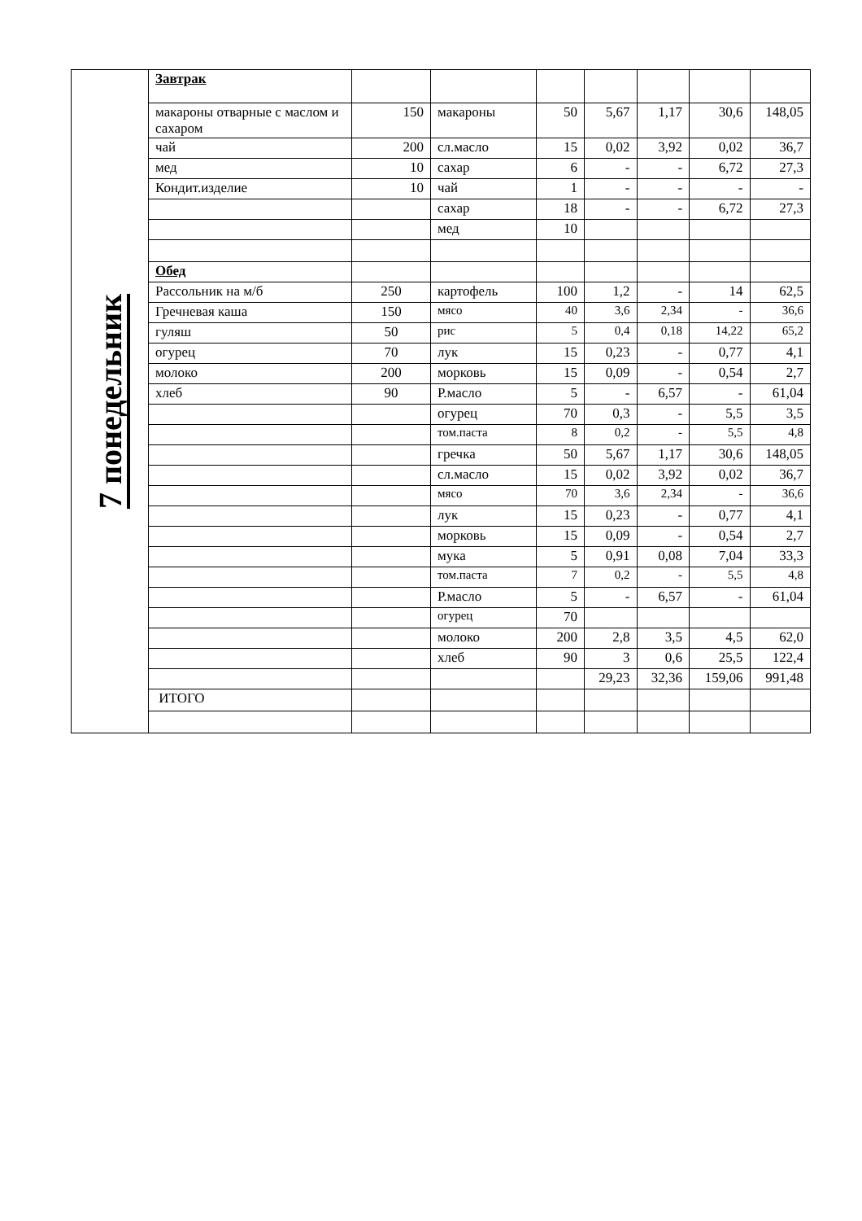| 7 понедельник | Завтрак | | | | | | | |
| | макароны отварные с маслом и сахаром | 150 | макароны | 50 | 5,67 | 1,17 | 30,6 | 148,05 |
| | чай | 200 | сл.масло | 15 | 0,02 | 3,92 | 0,02 | 36,7 |
| | мед | 10 | сахар | 6 | - | - | 6,72 | 27,3 |
| | Кондит.изделие | 10 | чай | 1 | - | - | - | - |
| | | | сахар | 18 | - | - | 6,72 | 27,3 |
| | | | мед | 10 | | | | |
| | Обед | | | | | | | |
| | Рассольник на м/б | 250 | картофель | 100 | 1,2 | - | 14 | 62,5 |
| | Гречневая каша | 150 | мясо | 40 | 3,6 | 2,34 | - | 36,6 |
| | гуляш | 50 | рис | 5 | 0,4 | 0,18 | 14,22 | 65,2 |
| | огурец | 70 | лук | 15 | 0,23 | - | 0,77 | 4,1 |
| | молоко | 200 | морковь | 15 | 0,09 | - | 0,54 | 2,7 |
| | хлеб | 90 | Р.масло | 5 | - | 6,57 | - | 61,04 |
| | | | огурец | 70 | 0,3 | - | 5,5 | 3,5 |
| | | | том.паста | 8 | 0,2 | - | 5,5 | 4,8 |
| | | | гречка | 50 | 5,67 | 1,17 | 30,6 | 148,05 |
| | | | сл.масло | 15 | 0,02 | 3,92 | 0,02 | 36,7 |
| | | | мясо | 70 | 3,6 | 2,34 | - | 36,6 |
| | | | лук | 15 | 0,23 | - | 0,77 | 4,1 |
| | | | морковь | 15 | 0,09 | - | 0,54 | 2,7 |
| | | | мука | 5 | 0,91 | 0,08 | 7,04 | 33,3 |
| | | | том.паста | 7 | 0,2 | - | 5,5 | 4,8 |
| | | | Р.масло | 5 | - | 6,57 | - | 61,04 |
| | | | огурец | 70 | | | | |
| | | | молоко | 200 | 2,8 | 3,5 | 4,5 | 62,0 |
| | | | хлеб | 90 | 3 | 0,6 | 25,5 | 122,4 |
| | | | | | 29,23 | 32,36 | 159,06 | 991,48 |
| | ИТОГО | | | | | | | |